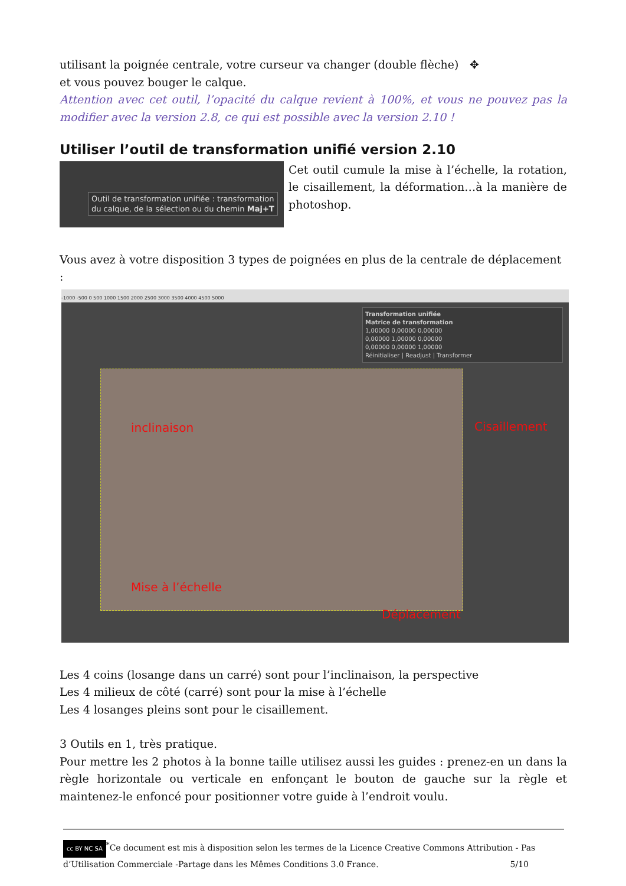utilisant la poignée centrale, votre curseur va changer (double flèche) ✥
et vous pouvez bouger le calque.
Attention avec cet outil, l’opacité du calque revient à 100%, et vous ne pouvez pas la modifier avec la version 2.8, ce qui est possible avec la version 2.10 !
Utiliser l’outil de transformation unifié version 2.10
Outil de transformation unifiée : transformation
du calque, de la sélection ou du chemin Maj+T
Cet outil cumule la mise à l’échelle, la rotation, le cisaillement, la déformation…à la manière de photoshop.
Vous avez à votre disposition 3 types de poignées en plus de la centrale de déplacement :
-1000 -500 0 500 1000 1500 2000 2500 3000 3500 4000 4500 5000
inclinaison Cisaillement
Mise à l’échelle
Déplacement
Transformation unifiée
Matrice de transformation
1,00000 0,00000 0,00000
0,00000 1,00000 0,00000
0,00000 0,00000 1,00000
Réinitialiser | Readjust | Transformer
Les 4 coins (losange dans un carré) sont pour l’inclinaison, la perspective
Les 4 milieux de côté (carré) sont pour la mise à l’échelle
Les 4 losanges pleins sont pour le cisaillement.
3 Outils en 1, très pratique.
Pour mettre les 2 photos à la bonne taille utilisez aussi les guides : prenez-en un dans la règle horizontale ou verticale en enfonçant le bouton de gauche sur la règle et maintenez-le enfoncé pour positionner votre guide à l’endroit voulu.
cc BY NC SA<sup>*</sup>Ce document est mis à disposition selon les termes de la Licence Creative Commons Attribution - Pas d’Utilisation Commerciale -Partage dans les Mêmes Conditions 3.0 France. 5/10